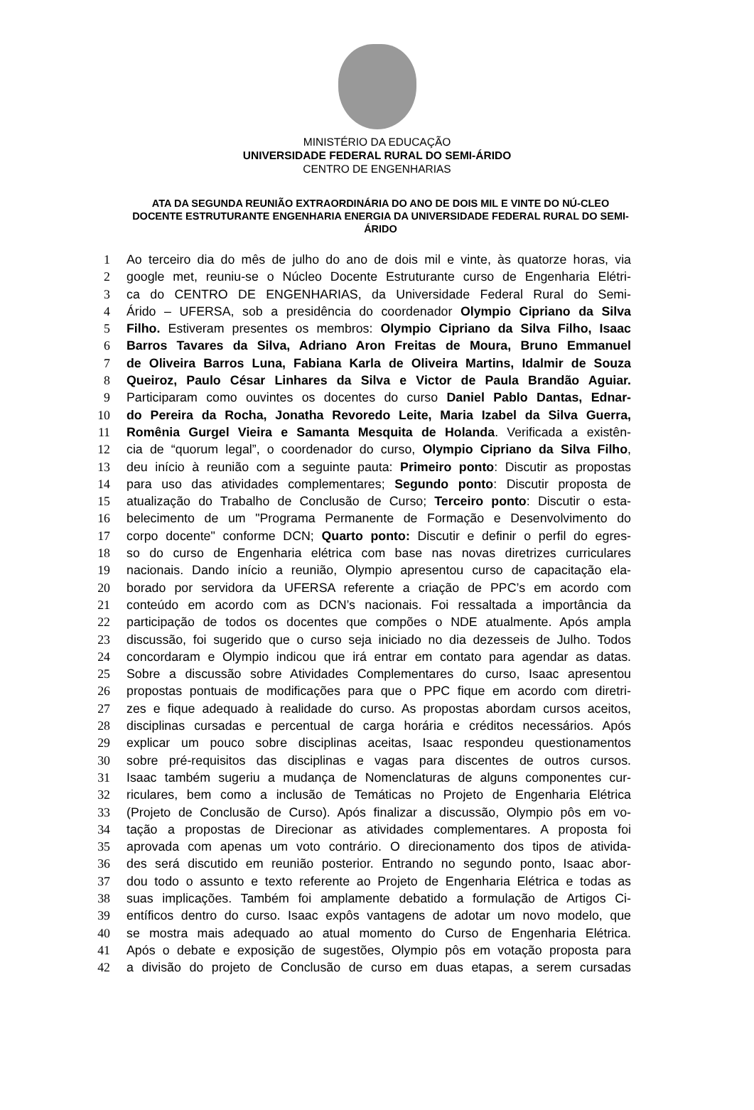MINISTÉRIO DA EDUCAÇÃO
UNIVERSIDADE FEDERAL RURAL DO SEMI-ÁRIDO
CENTRO DE ENGENHARIAS
ATA DA SEGUNDA REUNIÃO EXTRAORDINÁRIA DO ANO DE DOIS MIL E VINTE DO NÚ-CLEO DOCENTE ESTRUTURANTE ENGENHARIA ENERGIA DA UNIVERSIDADE FEDERAL RURAL DO SEMI-ÁRIDO
1 Ao terceiro dia do mês de julho do ano de dois mil e vinte, às quatorze horas, via
2 google met, reuniu-se o Núcleo Docente Estruturante curso de Engenharia Elétri-
3 ca do CENTRO DE ENGENHARIAS, da Universidade Federal Rural do Semi-
4 Árido – UFERSA, sob a presidência do coordenador Olympio Cipriano da Silva
5 Filho. Estiveram presentes os membros: Olympio Cipriano da Silva Filho, Isaac
6 Barros Tavares da Silva, Adriano Aron Freitas de Moura, Bruno Emmanuel
7 de Oliveira Barros Luna, Fabiana Karla de Oliveira Martins, Idalmir de Souza
8 Queiroz, Paulo César Linhares da Silva e Victor de Paula Brandão Aguiar.
9 Participaram como ouvintes os docentes do curso Daniel Pablo Dantas, Ednar-
10 do Pereira da Rocha, Jonatha Revoredo Leite, Maria Izabel da Silva Guerra,
11 Romênia Gurgel Vieira e Samanta Mesquita de Holanda. Verificada a existên-
12 cia de “quorum legal”, o coordenador do curso, Olympio Cipriano da Silva Filho,
13 deu início à reunião com a seguinte pauta: Primeiro ponto: Discutir as propostas
14 para uso das atividades complementares; Segundo ponto: Discutir proposta de
15 atualização do Trabalho de Conclusão de Curso; Terceiro ponto: Discutir o esta-
16 belecimento de um "Programa Permanente de Formação e Desenvolvimento do
17 corpo docente" conforme DCN; Quarto ponto: Discutir e definir o perfil do egres-
18 so do curso de Engenharia elétrica com base nas novas diretrizes curriculares
19 nacionais. Dando início a reunião, Olympio apresentou curso de capacitação ela-
20 borado por servidora da UFERSA referente a criação de PPC’s em acordo com
21 conteúdo em acordo com as DCN’s nacionais. Foi ressaltada a importância da
22 participação de todos os docentes que compões o NDE atualmente. Após ampla
23 discussão, foi sugerido que o curso seja iniciado no dia dezesseis de Julho. Todos
24 concordaram e Olympio indicou que irá entrar em contato para agendar as datas.
25 Sobre a discussão sobre Atividades Complementares do curso, Isaac apresentou
26 propostas pontuais de modificações para que o PPC fique em acordo com diretri-
27 zes e fique adequado à realidade do curso. As propostas abordam cursos aceitos,
28 disciplinas cursadas e percentual de carga horária e créditos necessários. Após
29 explicar um pouco sobre disciplinas aceitas, Isaac respondeu questionamentos
30 sobre pré-requisitos das disciplinas e vagas para discentes de outros cursos.
31 Isaac também sugeriu a mudança de Nomenclaturas de alguns componentes cur-
32 riculares, bem como a inclusão de Temáticas no Projeto de Engenharia Elétrica
33 (Projeto de Conclusão de Curso). Após finalizar a discussão, Olympio pôs em vo-
34 tação a propostas de Direcionar as atividades complementares. A proposta foi
35 aprovada com apenas um voto contrário. O direcionamento dos tipos de ativida-
36 des será discutido em reunião posterior. Entrando no segundo ponto, Isaac abor-
37 dou todo o assunto e texto referente ao Projeto de Engenharia Elétrica e todas as
38 suas implicações. Também foi amplamente debatido a formulação de Artigos Ci-
39 entíficos dentro do curso. Isaac expôs vantagens de adotar um novo modelo, que
40 se mostra mais adequado ao atual momento do Curso de Engenharia Elétrica.
41 Após o debate e exposição de sugestões, Olympio pôs em votação proposta para
42 a divisão do projeto de Conclusão de curso em duas etapas, a serem cursadas